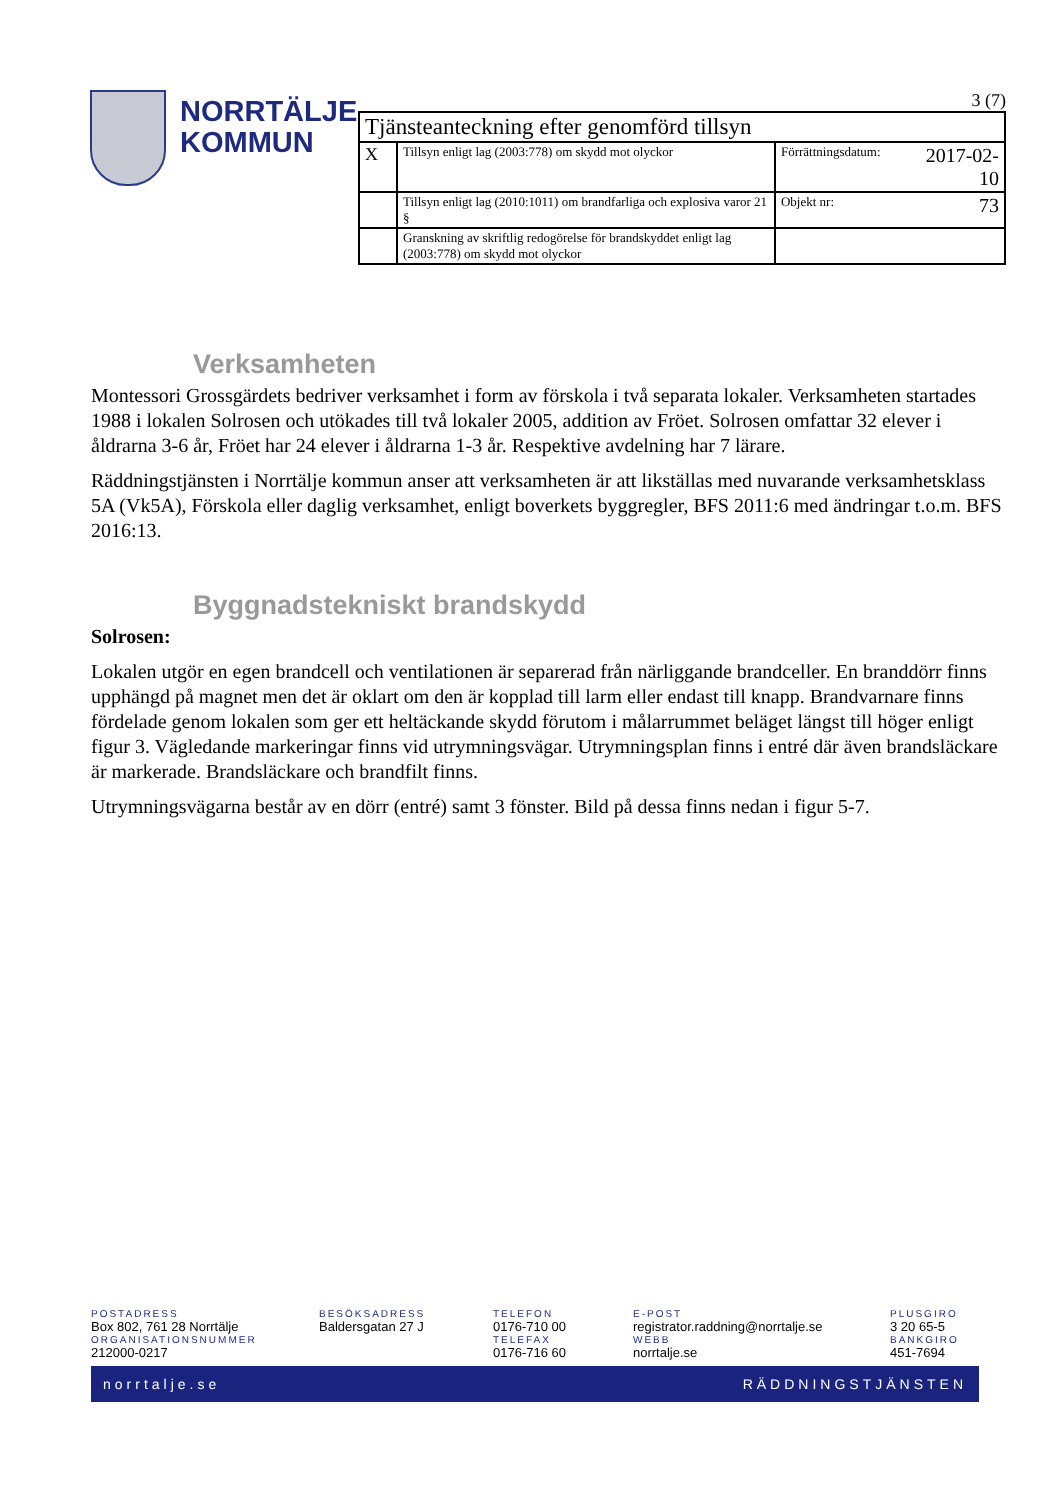NORRTÄLJE
KOMMUN
3 (7)
| Tjänsteanteckning efter genomförd tillsyn | | | |
| X | Tillsyn enligt lag (2003:778) om skydd mot olyckor | Förrättningsdatum: | 2017-02-10 |
| | Tillsyn enligt lag (2010:1011) om brandfarliga och explosiva varor 21 § | Objekt nr: | 73 |
| | Granskning av skriftlig redogörelse för brandskyddet enligt lag (2003:778) om skydd mot olyckor | | |
Verksamheten
Montessori Grossgärdets bedriver verksamhet i form av förskola i två separata lokaler. Verksamheten startades 1988 i lokalen Solrosen och utökades till två lokaler 2005, addition av Fröet. Solrosen omfattar 32 elever i åldrarna 3-6 år, Fröet har 24 elever i åldrarna 1-3 år. Respektive avdelning har 7 lärare.
Räddningstjänsten i Norrtälje kommun anser att verksamheten är att likställas med nuvarande verksamhetsklass 5A (Vk5A), Förskola eller daglig verksamhet, enligt boverkets byggregler, BFS 2011:6 med ändringar t.o.m. BFS 2016:13.
Byggnadstekniskt brandskydd
Solrosen:
Lokalen utgör en egen brandcell och ventilationen är separerad från närliggande brandceller. En branddörr finns upphängd på magnet men det är oklart om den är kopplad till larm eller endast till knapp. Brandvarnare finns fördelade genom lokalen som ger ett heltäckande skydd förutom i målarrummet beläget längst till höger enligt figur 3. Vägledande markeringar finns vid utrymningsvägar. Utrymningsplan finns i entré där även brandsläckare är markerade. Brandsläckare och brandfilt finns.
Utrymningsvägarna består av en dörr (entré) samt 3 fönster. Bild på dessa finns nedan i figur 5-7.
POSTADRESS
Box 802, 761 28 Norrtälje
ORGANISATIONSNUMMER
212000-0217
BESÖKSADRESS
Baldersgatan 27 J
TELEFON
0176-710 00
TELEFAX
0176-716 60
E-POST
registrator.raddning@norrtalje.se
WEBB
norrtalje.se
PLUSGIRO
3 20 65-5
BANKGIRO
451-7694
norrtalje.se RÄDDNINGSTJÄNSTEN